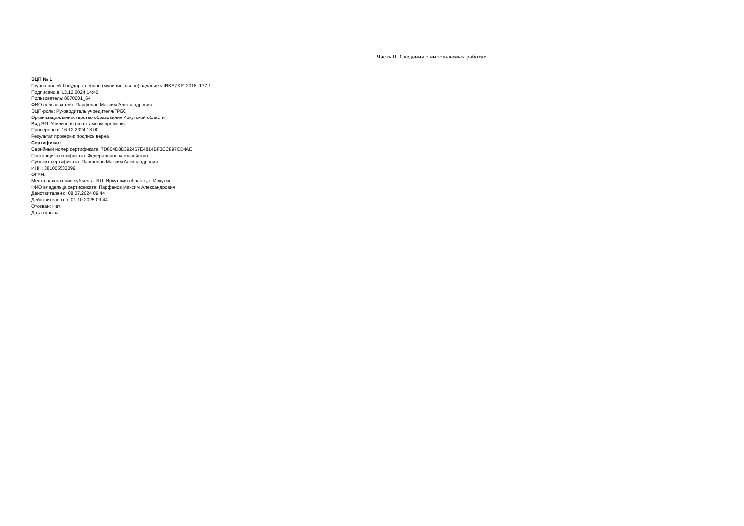Часть II. Сведения о выполняемых работах
ЭЦП № 1
Группа полей: Государственное (муниципальное) задание v.IRKAZKP_2018_177.1
Подписано в: 13.12.2024 14:40
Пользователь: 8070001_64
ФИО пользователя: Парфенов Максим Александрович
ЭЦП-роль: Руководитель учредителя/ГРБС
Организация: министерство образования Иркутской области
Вид ЭП: Усиленная (со штампом времени)
Проверено в: 16.12.2024 13:00
Результат проверки: подпись верна
Сертификат:
Серийный номер сертификата: 7D804D8D392467E4814BF3EC897CD4AE
Поставщик сертификата: Федеральное казначейство
Субъект сертификата: Парфенов Максим Александрович
ИНН: 381005533099
ОГРН:
Место нахождения субъекта: RU, Иркутская область, г. Иркутск,
ФИО владельца сертификата: Парфенов Максим Александрович
Действителен с: 08.07.2024 09:44
Действителен по: 01.10.2025 09:44
Отозван: Нет
Дата отзыва: